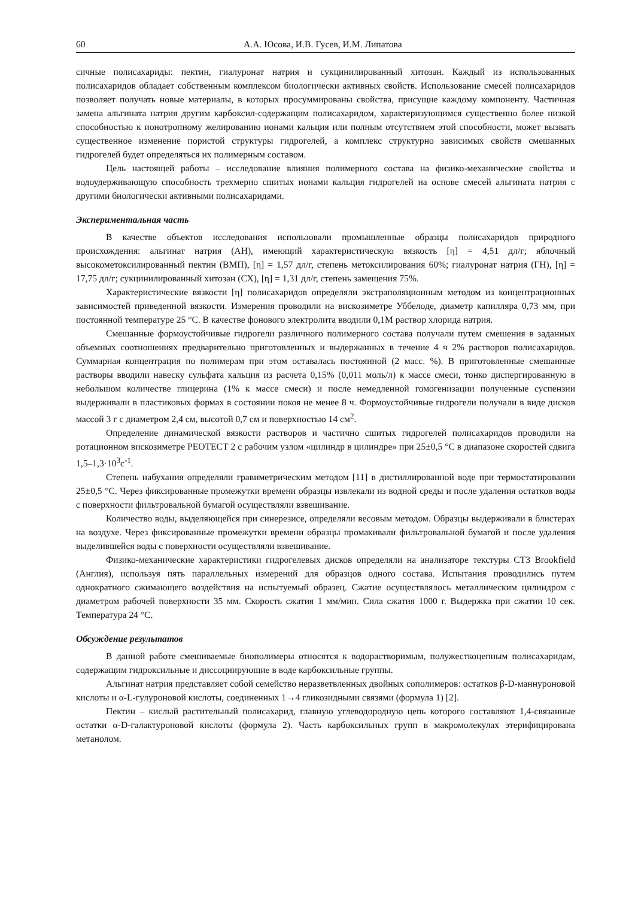60 А.А. Юсова, И.В. Гусев, И.М. Липатова
сичные полисахариды: пектин, гиалуронат натрия и сукцинилированный хитозан. Каждый из использованных полисахаридов обладает собственным комплексом биологически активных свойств. Использование смесей полисахаридов позволяет получать новые материалы, в которых просуммированы свойства, присущие каждому компоненту. Частичная замена альгината натрия другим карбоксил-содержащим полисахаридом, характеризующимся существенно более низкой способностью к ионотропному желированию ионами кальция или полным отсутствием этой способности, может вызвать существенное изменение пористой структуры гидрогелей, а комплекс структурно зависимых свойств смешанных гидрогелей будет определяться их полимерным составом.
Цель настоящей работы – исследование влияния полимерного состава на физико-механические свойства и водоудерживающую способность трехмерно сшитых ионами кальция гидрогелей на основе смесей альгината натрия с другими биологически активными полисахаридами.
Экспериментальная часть
В качестве объектов исследования использовали промышленные образцы полисахаридов природного происхождения: альгинат натрия (АН), имеющий характеристическую вязкость [η] = 4,51 дл/г; яблочный высокометоксилированный пектин (ВМП), [η] = 1,57 дл/г, степень метоксилирования 60%; гиалуронат натрия (ГН), [η] = 17,75 дл/г; сукцинилированный хитозан (СХ), [η] = 1,31 дл/г, степень замещения 75%.
Характеристические вязкости [η] полисахаридов определяли экстраполяционным методом из концентрационных зависимостей приведенной вязкости. Измерения проводили на вискозиметре Уббелоде, диаметр капилляра 0,73 мм, при постоянной температуре 25 °С. В качестве фонового электролита вводили 0,1М раствор хлорида натрия.
Смешанные формоустойчивые гидрогели различного полимерного состава получали путем смешения в заданных объемных соотношениях предварительно приготовленных и выдержанных в течение 4 ч 2% растворов полисахаридов. Суммарная концентрация по полимерам при этом оставалась постоянной (2 масс. %). В приготовленные смешанные растворы вводили навеску сульфата кальция из расчета 0,15% (0,011 моль/л) к массе смеси, тонко диспергированную в небольшом количестве глицерина (1% к массе смеси) и после немедленной гомогенизации полученные суспензии выдерживали в пластиковых формах в состоянии покоя не менее 8 ч. Формоустойчивые гидрогели получали в виде дисков массой 3 г с диаметром 2,4 см, высотой 0,7 см и поверхностью 14 см<sup>2</sup>.
Определение динамической вязкости растворов и частично сшитых гидрогелей полисахаридов проводили на ротационном вискозиметре РЕОТЕСТ 2 с рабочим узлом «цилиндр в цилиндре» при 25±0,5 °С в диапазоне скоростей сдвига 1,5–1,3·10<sup>3</sup>с<sup>-1</sup>.
Степень набухания определяли гравиметрическим методом [11] в дистиллированной воде при термостатировании 25±0,5 °С. Через фиксированные промежутки времени образцы извлекали из водной среды и после удаления остатков воды с поверхности фильтровальной бумагой осуществляли взвешивание.
Количество воды, выделяющейся при синерезисе, определяли весовым методом. Образцы выдерживали в блистерах на воздухе. Через фиксированные промежутки времени образцы промакивали фильтровальной бумагой и после удаления выделившейся воды с поверхности осуществляли взвешивание.
Физико-механические характеристики гидрогелевых дисков определяли на анализаторе текстуры CT3 Brookfield (Англия), используя пять параллельных измерений для образцов одного состава. Испытания проводились путем однократного сжимающего воздействия на испытуемый образец. Сжатие осуществлялось металлическим цилиндром с диаметром рабочей поверхности 35 мм. Скорость сжатия 1 мм/мин. Сила сжатия 1000 г. Выдержка при сжатии 10 сек. Температура 24 °С.
Обсуждение результатов
В данной работе смешиваемые биополимеры относятся к водорастворимым, полужесткоцепным полисахаридам, содержащим гидроксильные и диссоциирующие в воде карбоксильные группы.
Альгинат натрия представляет собой семейство неразветвленных двойных сополимеров: остатков β-D-маннуроновой кислоты и α-L-гулуроновой кислоты, соединенных 1→4 гликозидными связями (формула 1) [2].
Пектин – кислый растительный полисахарид, главную углеводородную цепь которого составляют 1,4-связанные остатки α-D-галактуроновой кислоты (формула 2). Часть карбоксильных групп в макромолекулах этерифицирована метанолом.